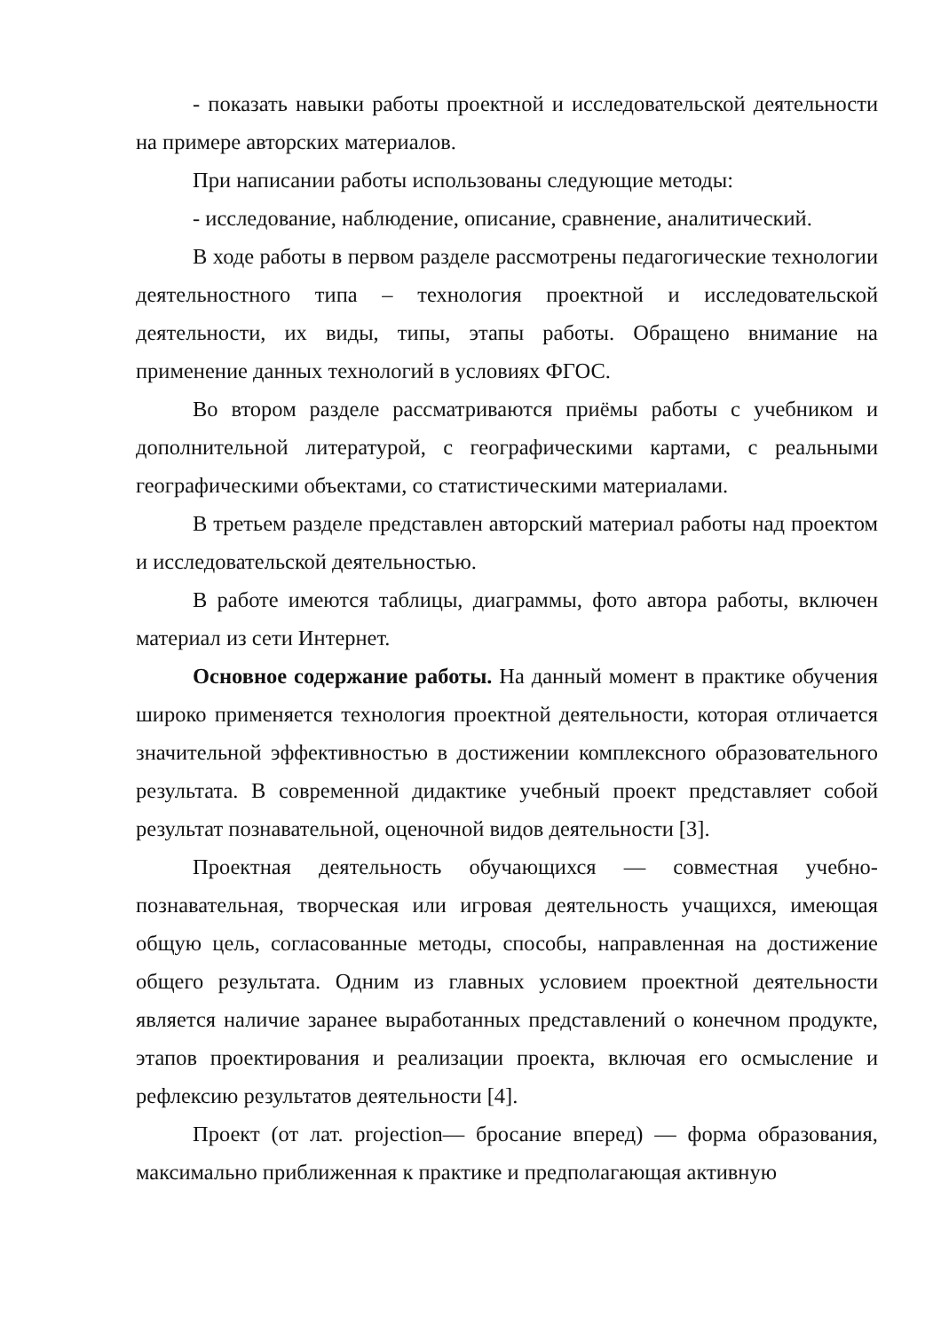- показать навыки работы проектной и исследовательской деятельности на примере авторских материалов.
При написании работы использованы следующие методы:
- исследование, наблюдение, описание, сравнение, аналитический.
В ходе работы в первом разделе рассмотрены педагогические технологии деятельностного типа – технология проектной и исследовательской деятельности, их виды, типы, этапы работы. Обращено внимание на применение данных технологий в условиях ФГОС.
Во втором разделе рассматриваются приёмы работы с учебником и дополнительной литературой, с географическими картами, с реальными географическими объектами, со статистическими материалами.
В третьем разделе представлен авторский материал работы над проектом и исследовательской деятельностью.
В работе имеются таблицы, диаграммы, фото автора работы, включен материал из сети Интернет.
Основное содержание работы. На данный момент в практике обучения широко применяется технология проектной деятельности, которая отличается значительной эффективностью в достижении комплексного образовательного результата. В современной дидактике учебный проект представляет собой результат познавательной, оценочной видов деятельности [3].
Проектная деятельность обучающихся — совместная учебно-познавательная, творческая или игровая деятельность учащихся, имеющая общую цель, согласованные методы, способы, направленная на достижение общего результата. Одним из главных условием проектной деятельности является наличие заранее выработанных представлений о конечном продукте, этапов проектирования и реализации проекта, включая его осмысление и рефлексию результатов деятельности [4].
Проект (от лат. projection— бросание вперед) — форма образования, максимально приближенная к практике и предполагающая активную